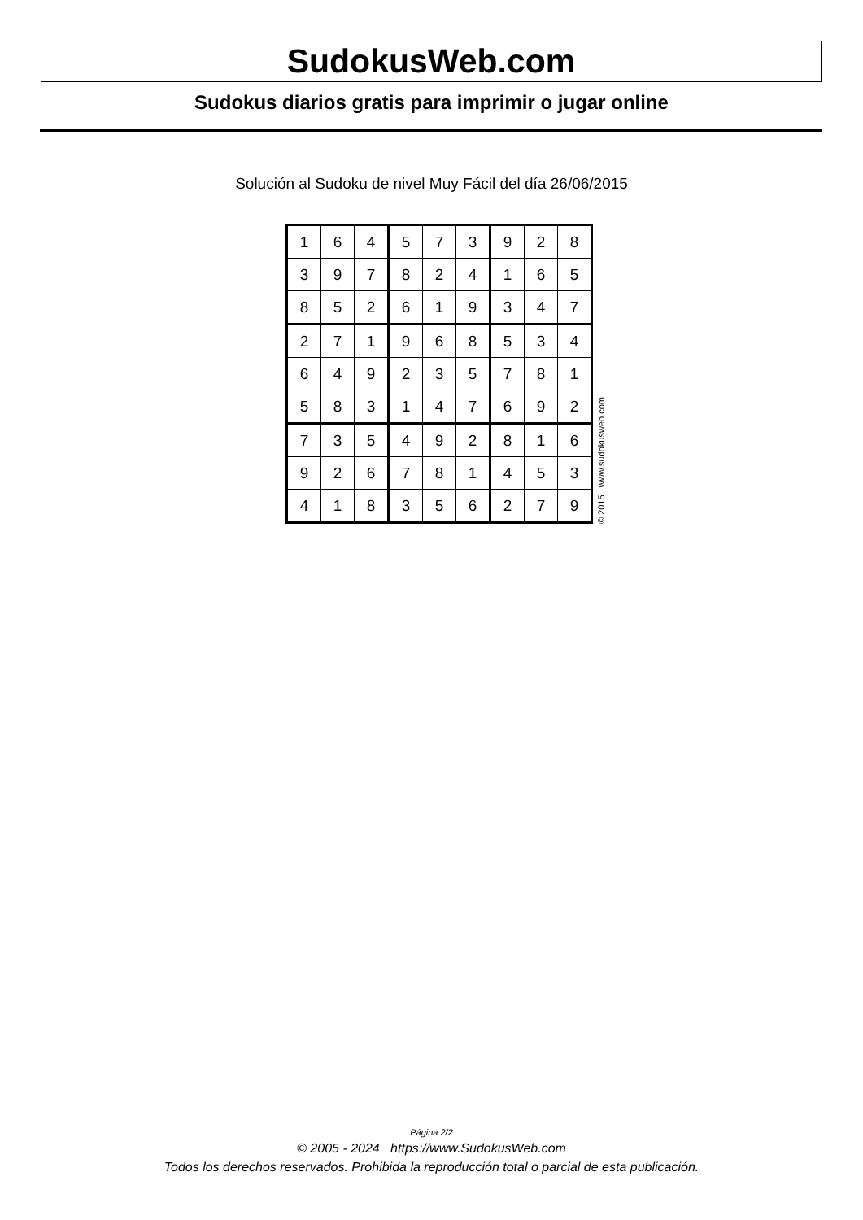SudokusWeb.com
Sudokus diarios gratis para imprimir o jugar online
Solución al Sudoku de nivel Muy Fácil del día 26/06/2015
| 1 | 6 | 4 | 5 | 7 | 3 | 9 | 2 | 8 |
| 3 | 9 | 7 | 8 | 2 | 4 | 1 | 6 | 5 |
| 8 | 5 | 2 | 6 | 1 | 9 | 3 | 4 | 7 |
| 2 | 7 | 1 | 9 | 6 | 8 | 5 | 3 | 4 |
| 6 | 4 | 9 | 2 | 3 | 5 | 7 | 8 | 1 |
| 5 | 8 | 3 | 1 | 4 | 7 | 6 | 9 | 2 |
| 7 | 3 | 5 | 4 | 9 | 2 | 8 | 1 | 6 |
| 9 | 2 | 6 | 7 | 8 | 1 | 4 | 5 | 3 |
| 4 | 1 | 8 | 3 | 5 | 6 | 2 | 7 | 9 |
© 2015 www.sudokusweb.com
Página 2/2
© 2005 - 2024 https://www.SudokusWeb.com
Todos los derechos reservados. Prohibida la reproducción total o parcial de esta publicación.